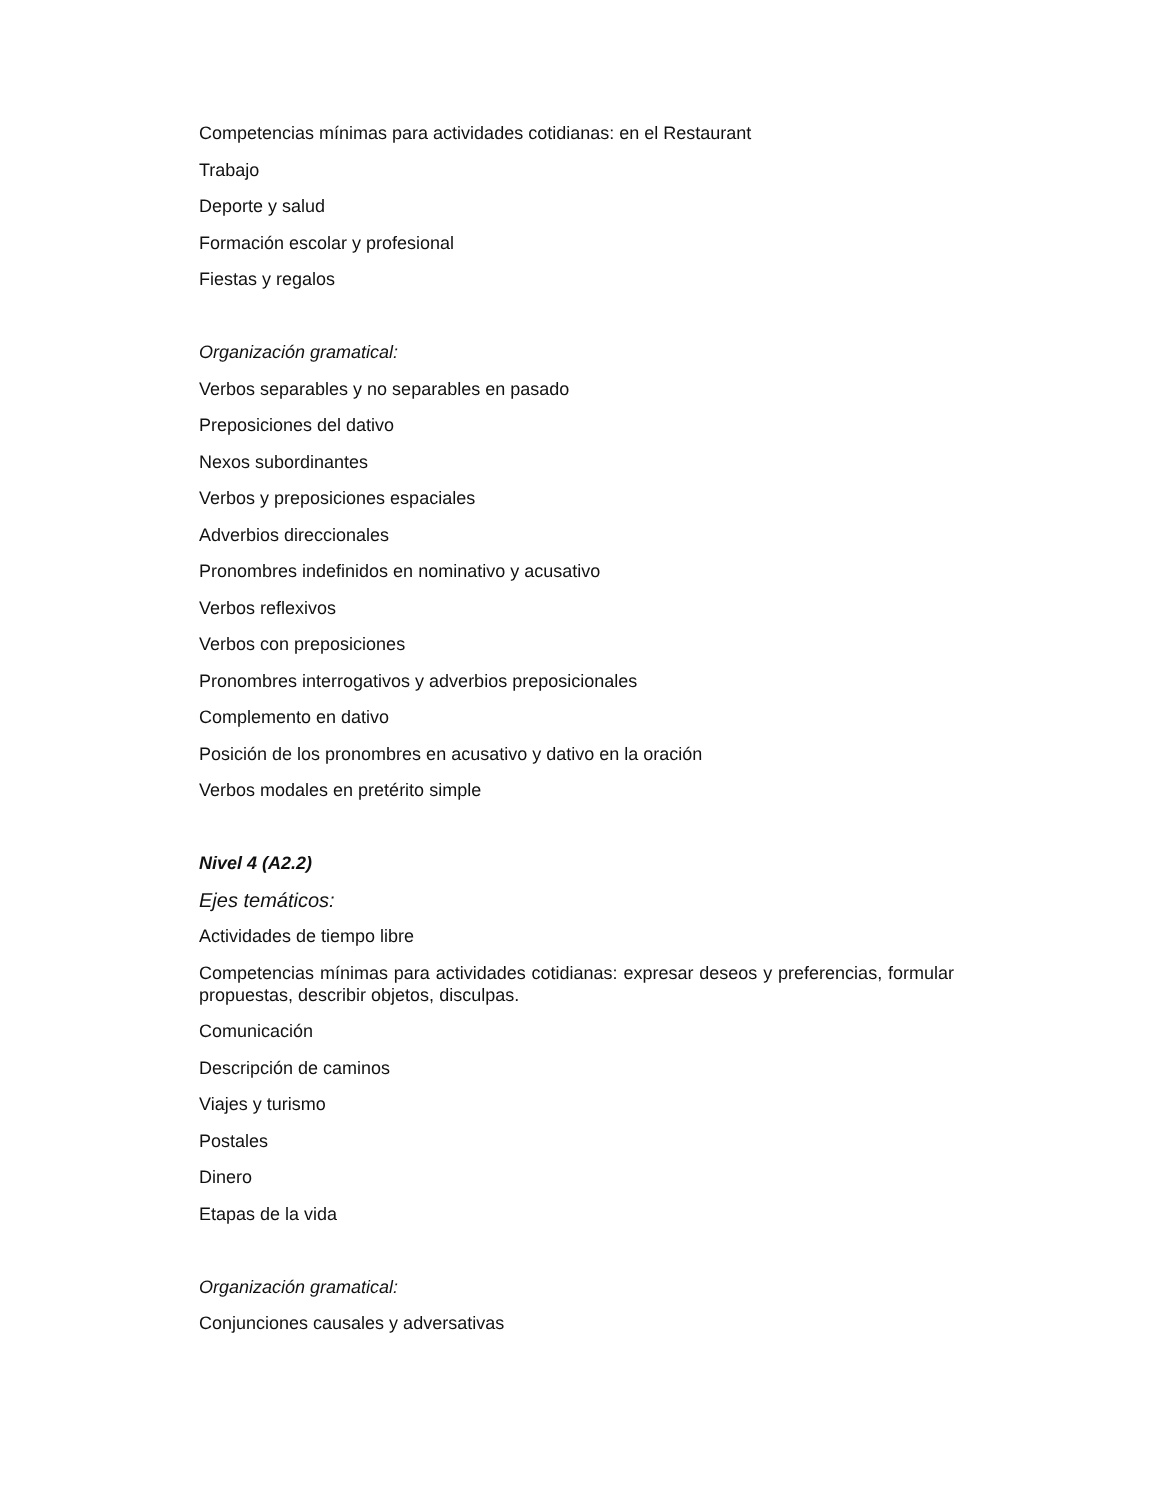Competencias mínimas para actividades cotidianas: en el Restaurant
Trabajo
Deporte y salud
Formación escolar y profesional
Fiestas y regalos
Organización gramatical:
Verbos separables y no separables en pasado
Preposiciones del dativo
Nexos subordinantes
Verbos y preposiciones espaciales
Adverbios direccionales
Pronombres indefinidos en nominativo y acusativo
Verbos reflexivos
Verbos con preposiciones
Pronombres interrogativos y adverbios preposicionales
Complemento en dativo
Posición de los pronombres en acusativo y dativo en la oración
Verbos modales en pretérito simple
Nivel 4 (A2.2)
Ejes temáticos:
Actividades de tiempo libre
Competencias mínimas para actividades cotidianas: expresar deseos y preferencias, formular propuestas, describir objetos, disculpas.
Comunicación
Descripción de caminos
Viajes y turismo
Postales
Dinero
Etapas de la vida
Organización gramatical:
Conjunciones causales y adversativas